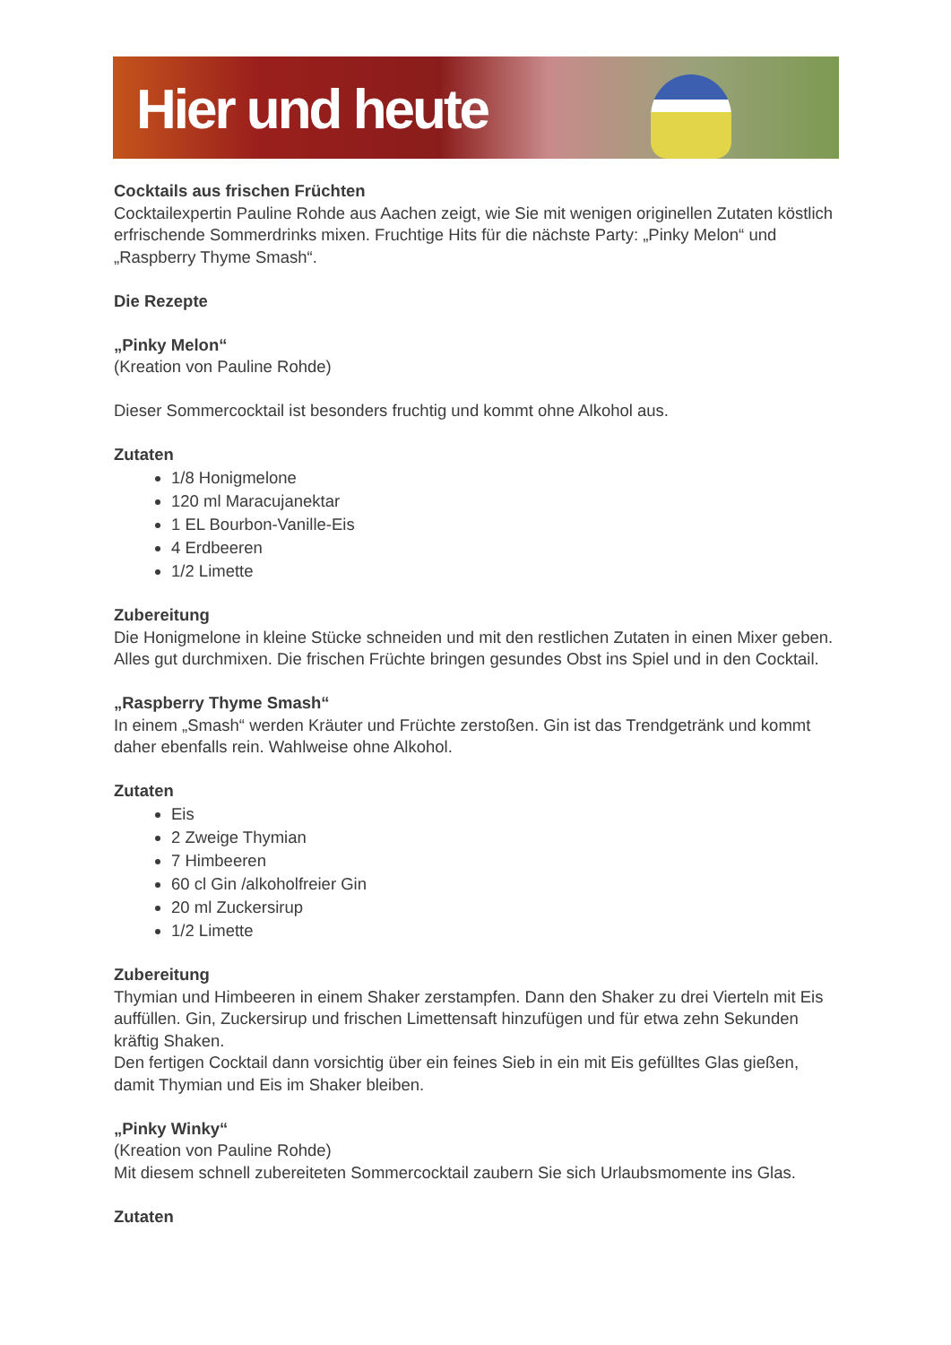Hier und heute
Cocktails aus frischen Früchten
Cocktailexpertin Pauline Rohde aus Aachen zeigt, wie Sie mit wenigen originellen Zutaten köstlich erfrischende Sommerdrinks mixen. Fruchtige Hits für die nächste Party: „Pinky Melon“ und „Raspberry Thyme Smash“.
Die Rezepte
„Pinky Melon“
(Kreation von Pauline Rohde)
Dieser Sommercocktail ist besonders fruchtig und kommt ohne Alkohol aus.
Zutaten
1/8 Honigmelone
120 ml Maracujanektar
1 EL Bourbon-Vanille-Eis
4 Erdbeeren
1/2 Limette
Zubereitung
Die Honigmelone in kleine Stücke schneiden und mit den restlichen Zutaten in einen Mixer geben. Alles gut durchmixen. Die frischen Früchte bringen gesundes Obst ins Spiel und in den Cocktail.
„Raspberry Thyme Smash“
In einem „Smash“ werden Kräuter und Früchte zerstoßen. Gin ist das Trendgetränk und kommt daher ebenfalls rein. Wahlweise ohne Alkohol.
Zutaten
Eis
2 Zweige Thymian
7 Himbeeren
60 cl Gin /alkoholfreier Gin
20 ml Zuckersirup
1/2 Limette
Zubereitung
Thymian und Himbeeren in einem Shaker zerstampfen. Dann den Shaker zu drei Vierteln mit Eis auffüllen. Gin, Zuckersirup und frischen Limettensaft hinzufügen und für etwa zehn Sekunden kräftig Shaken.
Den fertigen Cocktail dann vorsichtig über ein feines Sieb in ein mit Eis gefülltes Glas gießen, damit Thymian und Eis im Shaker bleiben.
„Pinky Winky“
(Kreation von Pauline Rohde)
Mit diesem schnell zubereiteten Sommercocktail zaubern Sie sich Urlaubsmomente ins Glas.
Zutaten